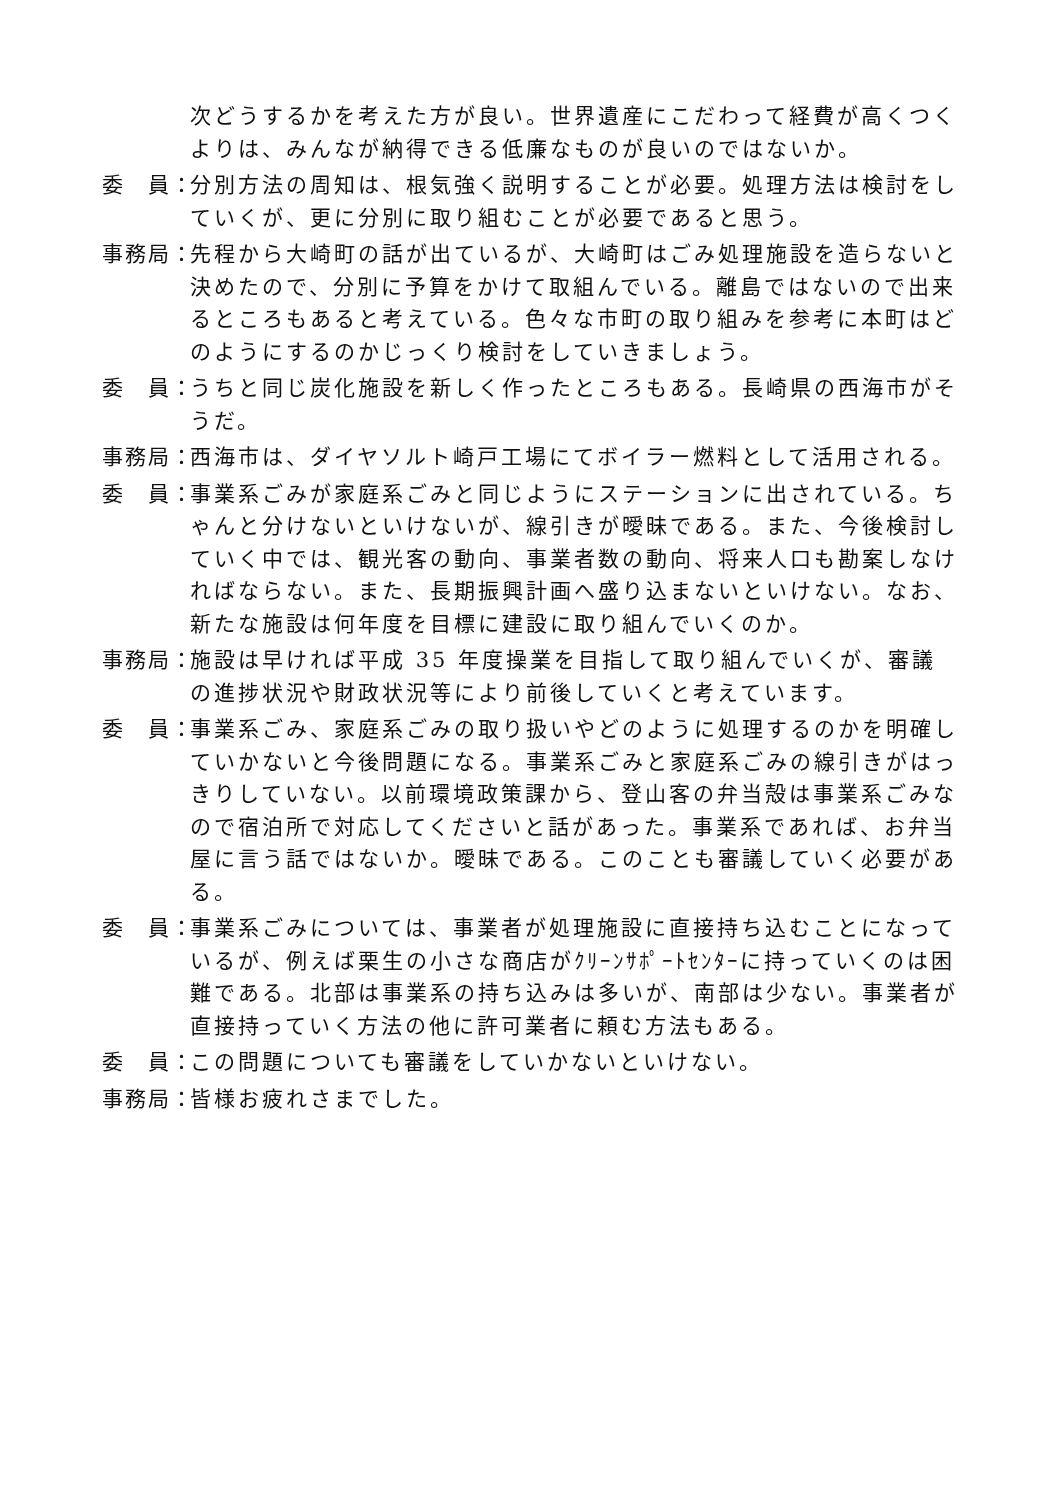次どうするかを考えた方が良い。世界遺産にこだわって経費が高くつくよりは、みんなが納得できる低廉なものが良いのではないか。
委　員： 分別方法の周知は、根気強く説明することが必要。処理方法は検討をしていくが、更に分別に取り組むことが必要であると思う。
事務局： 先程から大崎町の話が出ているが、大崎町はごみ処理施設を造らないと決めたので、分別に予算をかけて取組んでいる。離島ではないので出来るところもあると考えている。色々な市町の取り組みを参考に本町はどのようにするのかじっくり検討をしていきましょう。
委　員： うちと同じ炭化施設を新しく作ったところもある。長崎県の西海市がそうだ。
事務局： 西海市は、ダイヤソルト崎戸工場にてボイラー燃料として活用される。
委　員： 事業系ごみが家庭系ごみと同じようにステーションに出されている。ちゃんと分けないといけないが、線引きが曖昧である。また、今後検討していく中では、観光客の動向、事業者数の動向、将来人口も勘案しなければならない。また、長期振興計画へ盛り込まないといけない。なお、新たな施設は何年度を目標に建設に取り組んでいくのか。
事務局： 施設は早ければ平成 35 年度操業を目指して取り組んでいくが、審議の進捗状況や財政状況等により前後していくと考えています。
委　員： 事業系ごみ、家庭系ごみの取り扱いやどのように処理するのかを明確していかないと今後問題になる。事業系ごみと家庭系ごみの線引きがはっきりしていない。以前環境政策課から、登山客の弁当殻は事業系ごみなので宿泊所で対応してくださいと話があった。事業系であれば、お弁当屋に言う話ではないか。曖昧である。このことも審議していく必要がある。
委　員： 事業系ごみについては、事業者が処理施設に直接持ち込むことになっているが、例えば栗生の小さな商店がｸﾘｰﾝｻﾎﾟｰﾄｾﾝﾀｰに持っていくのは困難である。北部は事業系の持ち込みは多いが、南部は少ない。事業者が直接持っていく方法の他に許可業者に頼む方法もある。
委　員： この問題についても審議をしていかないといけない。
事務局： 皆様お疲れさまでした。